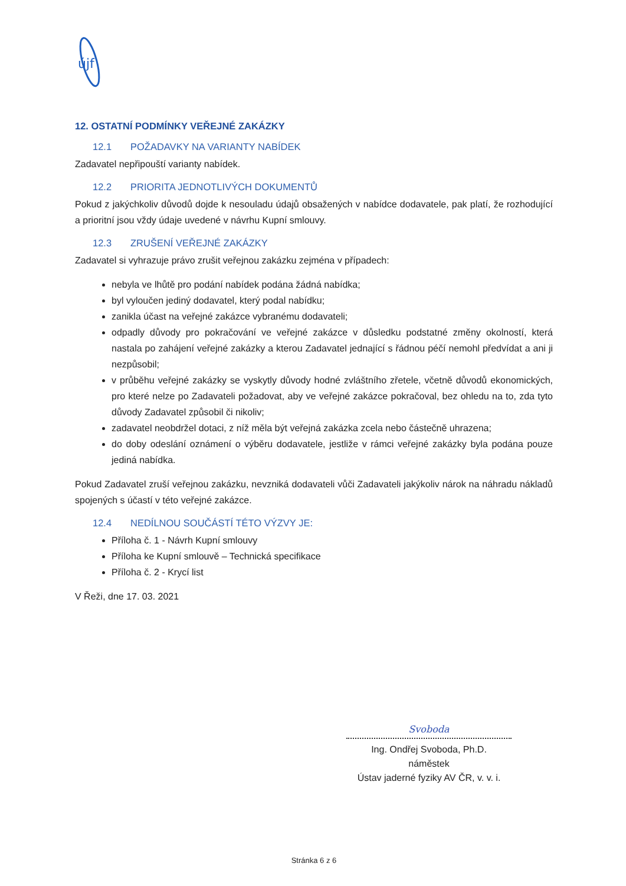újf
12. OSTATNÍ PODMÍNKY VEŘEJNÉ ZAKÁZKY
12.1 POŽADAVKY NA VARIANTY NABÍDEK
Zadavatel nepřipouští varianty nabídek.
12.2 PRIORITA JEDNOTLIVÝCH DOKUMENTŮ
Pokud z jakýchkoliv důvodů dojde k nesouladu údajů obsažených v nabídce dodavatele, pak platí, že rozhodující a prioritní jsou vždy údaje uvedené v návrhu Kupní smlouvy.
12.3 ZRUŠENÍ VEŘEJNÉ ZAKÁZKY
Zadavatel si vyhrazuje právo zrušit veřejnou zakázku zejména v případech:
nebyla ve lhůtě pro podání nabídek podána žádná nabídka;
byl vyloučen jediný dodavatel, který podal nabídku;
zanikla účast na veřejné zakázce vybranému dodavateli;
odpadly důvody pro pokračování ve veřejné zakázce v důsledku podstatné změny okolností, která nastala po zahájení veřejné zakázky a kterou Zadavatel jednající s řádnou péčí nemohl předvídat a ani ji nezpůsobil;
v průběhu veřejné zakázky se vyskytly důvody hodné zvláštního zřetele, včetně důvodů ekonomických, pro které nelze po Zadavateli požadovat, aby ve veřejné zakázce pokračoval, bez ohledu na to, zda tyto důvody Zadavatel způsobil či nikoliv;
zadavatel neobdržel dotaci, z níž měla být veřejná zakázka zcela nebo částečně uhrazena;
do doby odeslání oznámení o výběru dodavatele, jestliže v rámci veřejné zakázky byla podána pouze jediná nabídka.
Pokud Zadavatel zruší veřejnou zakázku, nevzniká dodavateli vůči Zadavateli jakýkoliv nárok na náhradu nákladů spojených s účastí v této veřejné zakázce.
12.4 NEDÍLNOU SOUČÁSTÍ TÉTO VÝZVY JE:
Příloha č. 1 - Návrh Kupní smlouvy
Příloha ke Kupní smlouvě – Technická specifikace
Příloha č. 2 - Krycí list
V Řeži, dne 17. 03. 2021
Svoboda
Ing. Ondřej Svoboda, Ph.D.
náměstek
Ústav jaderné fyziky AV ČR, v. v. i.
Stránka 6 z 6